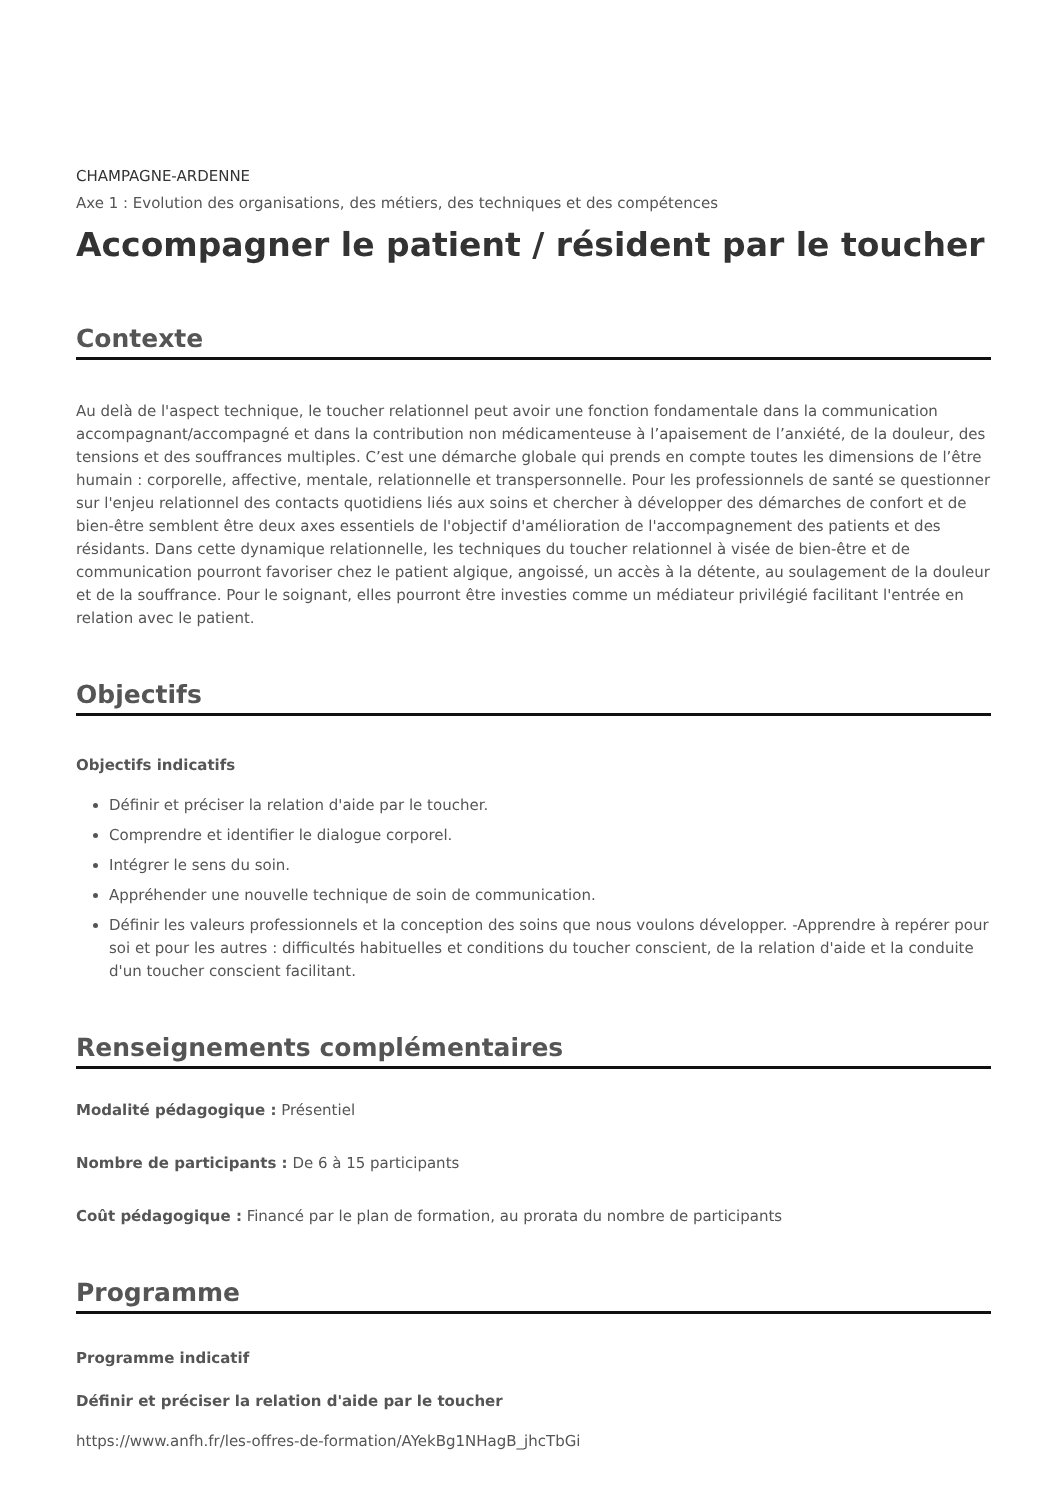CHAMPAGNE-ARDENNE
Axe 1 : Evolution des organisations, des métiers, des techniques et des compétences
Accompagner le patient / résident par le toucher
Contexte
Au delà de l'aspect technique, le toucher relationnel peut avoir une fonction fondamentale dans la communication accompagnant/accompagné et dans la contribution non médicamenteuse à l’apaisement de l’anxiété, de la douleur, des tensions et des souffrances multiples. C’est une démarche globale qui prends en compte toutes les dimensions de l’être humain : corporelle, affective, mentale, relationnelle et transpersonnelle. Pour les professionnels de santé se questionner sur l'enjeu relationnel des contacts quotidiens liés aux soins et chercher à développer des démarches de confort et de bien-être semblent être deux axes essentiels de l'objectif d'amélioration de l'accompagnement des patients et des résidants. Dans cette dynamique relationnelle, les techniques du toucher relationnel à visée de bien-être et de communication pourront favoriser chez le patient algique, angoissé, un accès à la détente, au soulagement de la douleur et de la souffrance. Pour le soignant, elles pourront être investies comme un médiateur privilégié facilitant l'entrée en relation avec le patient.
Objectifs
Objectifs indicatifs
Définir et préciser la relation d'aide par le toucher.
Comprendre et identifier le dialogue corporel.
Intégrer le sens du soin.
Appréhender une nouvelle technique de soin de communication.
Définir les valeurs professionnels et la conception des soins que nous voulons développer. -Apprendre à repérer pour soi et pour les autres : difficultés habituelles et conditions du toucher conscient, de la relation d'aide et la conduite d'un toucher conscient facilitant.
Renseignements complémentaires
Modalité pédagogique : Présentiel
Nombre de participants : De 6 à 15 participants
Coût pédagogique : Financé par le plan de formation, au prorata du nombre de participants
Programme
Programme indicatif
Définir et préciser la relation d'aide par le toucher
https://www.anfh.fr/les-offres-de-formation/AYekBg1NHagB_jhcTbGi